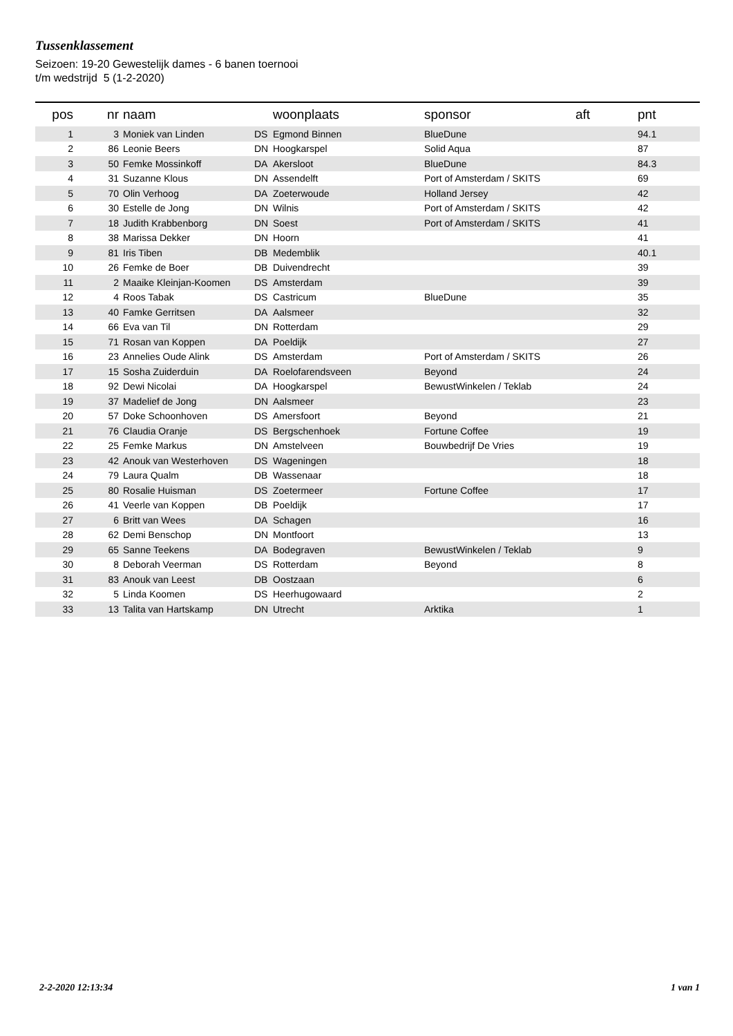Tussenklassement
Seizoen: 19-20 Gewestelijk dames - 6 banen toernooi
t/m wedstrijd 5 (1-2-2020)
| pos | nr | | naam | | woonplaats | sponsor | aft | pnt |
| --- | --- | --- | --- | --- | --- | --- | --- | --- |
| 1 | 3 | | Moniek van Linden | DS | Egmond Binnen | BlueDune | | 94.1 |
| 2 | 86 | | Leonie Beers | DN | Hoogkarspel | Solid Aqua | | 87 |
| 3 | 50 | | Femke Mossinkoff | DA | Akersloot | BlueDune | | 84.3 |
| 4 | 31 | | Suzanne Klous | DN | Assendelft | Port of Amsterdam / SKITS | | 69 |
| 5 | 70 | | Olin Verhoog | DA | Zoeterwoude | Holland Jersey | | 42 |
| 6 | 30 | | Estelle de Jong | DN | Wilnis | Port of Amsterdam / SKITS | | 42 |
| 7 | 18 | | Judith Krabbenborg | DN | Soest | Port of Amsterdam / SKITS | | 41 |
| 8 | 38 | | Marissa Dekker | DN | Hoorn | | | 41 |
| 9 | 81 | | Iris Tiben | DB | Medemblik | | | 40.1 |
| 10 | 26 | | Femke de Boer | DB | Duivendrecht | | | 39 |
| 11 | 2 | | Maaike Kleinjan-Koomen | DS | Amsterdam | | | 39 |
| 12 | 4 | | Roos Tabak | DS | Castricum | BlueDune | | 35 |
| 13 | 40 | | Famke Gerritsen | DA | Aalsmeer | | | 32 |
| 14 | 66 | | Eva van Til | DN | Rotterdam | | | 29 |
| 15 | 71 | | Rosan van Koppen | DA | Poeldijk | | | 27 |
| 16 | 23 | | Annelies Oude Alink | DS | Amsterdam | Port of Amsterdam / SKITS | | 26 |
| 17 | 15 | | Sosha Zuiderduin | DA | Roelofarendsveen | Beyond | | 24 |
| 18 | 92 | | Dewi Nicolai | DA | Hoogkarspel | BewustWinkelen / Teklab | | 24 |
| 19 | 37 | | Madelief de Jong | DN | Aalsmeer | | | 23 |
| 20 | 57 | | Doke Schoonhoven | DS | Amersfoort | Beyond | | 21 |
| 21 | 76 | | Claudia Oranje | DS | Bergschenhoek | Fortune Coffee | | 19 |
| 22 | 25 | | Femke Markus | DN | Amstelveen | Bouwbedrijf De Vries | | 19 |
| 23 | 42 | | Anouk van Westerhoven | DS | Wageningen | | | 18 |
| 24 | 79 | | Laura Qualm | DB | Wassenaar | | | 18 |
| 25 | 80 | | Rosalie Huisman | DS | Zoetermeer | Fortune Coffee | | 17 |
| 26 | 41 | | Veerle van Koppen | DB | Poeldijk | | | 17 |
| 27 | 6 | | Britt van Wees | DA | Schagen | | | 16 |
| 28 | 62 | | Demi Benschop | DN | Montfoort | | | 13 |
| 29 | 65 | | Sanne Teekens | DA | Bodegraven | BewustWinkelen / Teklab | | 9 |
| 30 | 8 | | Deborah Veerman | DS | Rotterdam | Beyond | | 8 |
| 31 | 83 | | Anouk van Leest | DB | Oostzaan | | | 6 |
| 32 | 5 | | Linda Koomen | DS | Heerhugowaard | | | 2 |
| 33 | 13 | | Talita van Hartskamp | DN | Utrecht | Arktika | | 1 |
2-2-2020 12:13:34 1 van 1